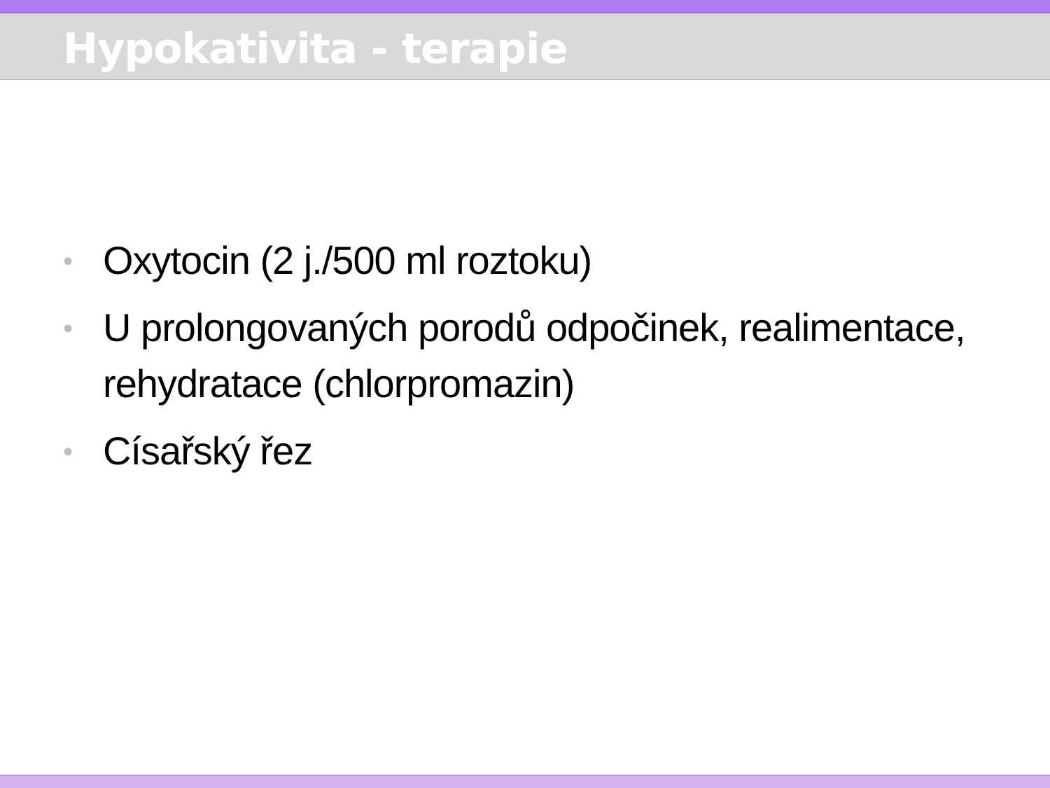Hypokativita - terapie
• Oxytocin (2 j./500 ml roztoku)
• U prolongovaných porodů odpočinek, realimentace, rehydratace (chlorpromazin)
• Císařský řez